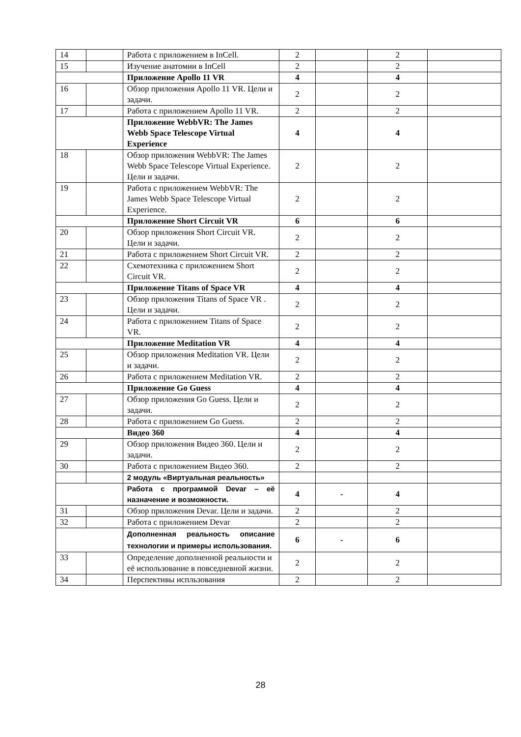| 14 | | Работа с приложением в InCell. | 2 | | 2 | |
| 15 | | Изучение анатомии в InCell | 2 | | 2 | |
| | | Приложение Apollo 11 VR | 4 | | 4 | |
| 16 | | Обзор приложения Apollo 11 VR. Цели и задачи. | 2 | | 2 | |
| 17 | | Работа с приложением Apollo 11 VR. | 2 | | 2 | |
| | | Приложение WebbVR: The James Webb Space Telescope Virtual Experience | 4 | | 4 | |
| 18 | | Обзор приложения WebbVR: The James Webb Space Telescope Virtual Experience. Цели и задачи. | 2 | | 2 | |
| 19 | | Работа с приложением WebbVR: The James Webb Space Telescope Virtual Experience. | 2 | | 2 | |
| | | Приложение Short Circuit VR | 6 | | 6 | |
| 20 | | Обзор приложения Short Circuit VR. Цели и задачи. | 2 | | 2 | |
| 21 | | Работа с приложением Short Circuit VR. | 2 | | 2 | |
| 22 | | Схемотехника с приложением Short Circuit VR. | 2 | | 2 | |
| | | Приложение Titans of Space VR | 4 | | 4 | |
| 23 | | Обзор приложения Titans of Space VR . Цели и задачи. | 2 | | 2 | |
| 24 | | Работа с приложением Titans of Space VR. | 2 | | 2 | |
| | | Приложение Meditation VR | 4 | | 4 | |
| 25 | | Обзор приложения Meditation VR. Цели и задачи. | 2 | | 2 | |
| 26 | | Работа с приложением Meditation VR. | 2 | | 2 | |
| | | Приложение Go Guess | 4 | | 4 | |
| 27 | | Обзор приложения Go Guess. Цели и задачи. | 2 | | 2 | |
| 28 | | Работа с приложением Go Guess. | 2 | | 2 | |
| | | Видео 360 | 4 | | 4 | |
| 29 | | Обзор приложения Видео 360. Цели и задачи. | 2 | | 2 | |
| 30 | | Работа с приложением Видео 360. | 2 | | 2 | |
| | | 2 модуль «Виртуальная реальность» | | | | |
| | | Работа с программой Devar – её назначение и возможности. | 4 | - | 4 | |
| 31 | | Обзор приложения Devar. Цели и задачи. | 2 | | 2 | |
| 32 | | Работа с приложением Devar | 2 | | 2 | |
| | | Дополненная реальность описание технологии и примеры использования. | 6 | - | 6 | |
| 33 | | Определение дополненной реальности и её использование в повседневной жизни. | 2 | | 2 | |
| 34 | | Перспективы испльзования | 2 | | 2 | |
28